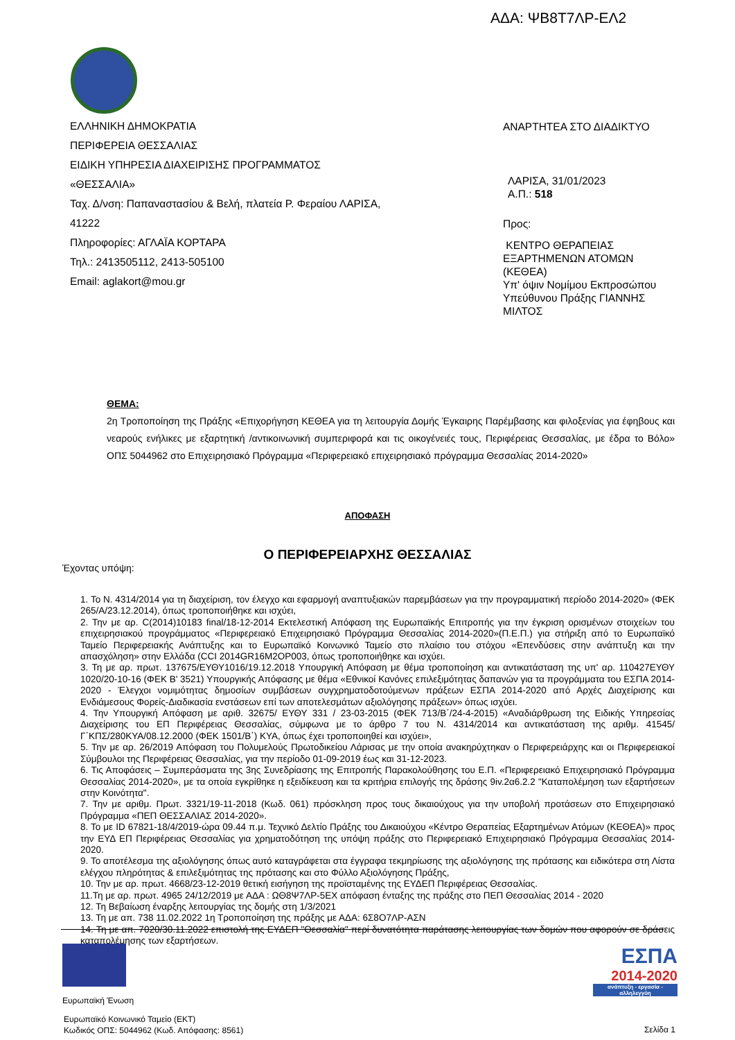ΑΔΑ: ΨΒ8Τ7ΛΡ-ΕΛ2
ΕΛΛΗΝΙΚΗ ΔΗΜΟΚΡΑΤΙΑ
ΠΕΡΙΦΕΡΕΙΑ ΘΕΣΣΑΛΙΑΣ
ΕΙΔΙΚΗ ΥΠΗΡΕΣΙΑ ΔΙΑΧΕΙΡΙΣΗΣ ΠΡΟΓΡΑΜΜΑΤΟΣ
«ΘΕΣΣΑΛΙΑ»
Ταχ. Δ/νση: Παπαναστασίου & Βελή, πλατεία Ρ. Φεραίου ΛΑΡΙΣΑ,
41222
Πληροφορίες: ΑΓΛΑΪΑ ΚΟΡΤΑΡΑ
Τηλ.: 2413505112, 2413-505100
Email: aglakort@mou.gr
ΑΝΑΡΤΗΤΕΑ ΣΤΟ ΔΙΑΔΙΚΤΥΟ
ΛΑΡΙΣΑ, 31/01/2023
Α.Π.: 518
Προς:
ΚΕΝΤΡΟ ΘΕΡΑΠΕΙΑΣ
ΕΞΑΡΤΗΜΕΝΩΝ ΑΤΟΜΩΝ
(ΚΕΘΕΑ)
Υπ' όψιν Νομίμου Εκπροσώπου
Υπεύθυνου Πράξης ΓΙΑΝΝΗΣ
ΜΙΛΤΟΣ
ΘΕΜΑ:
2η Τροποποίηση της Πράξης «Επιχορήγηση ΚΕΘΕΑ για τη λειτουργία Δομής Έγκαιρης Παρέμβασης και φιλοξενίας για έφηβους και νεαρούς ενήλικες με εξαρτητική /αντικοινωνική συμπεριφορά και τις οικογένειές τους, Περιφέρειας Θεσσαλίας, με έδρα το Βόλο» ΟΠΣ 5044962 στο Επιχειρησιακό Πρόγραμμα «Περιφερειακό επιχειρησιακό πρόγραμμα Θεσσαλίας 2014-2020»
ΑΠΟΦΑΣΗ
Ο ΠΕΡΙΦΕΡΕΙΑΡΧΗΣ ΘΕΣΣΑΛΙΑΣ
Έχοντας υπόψη:
1. Το Ν. 4314/2014 για τη διαχείριση, τον έλεγχο και εφαρμογή αναπτυξιακών παρεμβάσεων για την προγραμματική περίοδο 2014-2020» (ΦΕΚ 265/Α/23.12.2014), όπως τροποποιήθηκε και ισχύει,
2. Την με αρ. C(2014)10183 final/18-12-2014 Εκτελεστική Απόφαση της Ευρωπαϊκής Επιτροπής για την έγκριση ορισμένων στοιχείων του επιχειρησιακού προγράμματος «Περιφερειακό Επιχειρησιακό Πρόγραμμα Θεσσαλίας 2014-2020»(Π.Ε.Π.) για στήριξη από το Ευρωπαϊκό Ταμείο Περιφερειακής Ανάπτυξης και το Ευρωπαϊκό Κοινωνικό Ταμείο στο πλαίσιο του στόχου «Επενδύσεις στην ανάπτυξη και την απασχόληση» στην Ελλάδα (CCI 2014GR16M2OP003, όπως τροποποιήθηκε και ισχύει.
3. Τη με αρ. πρωτ. 137675/ΕΥΘΥ1016/19.12.2018 Υπουργική Απόφαση με θέμα τροποποίηση και αντικατάσταση της υπ' αρ. 110427ΕΥΘΥ 1020/20-10-16 (ΦΕΚ Β' 3521) Υπουργικής Απόφασης με θέμα «Εθνικοί Κανόνες επιλεξιμότητας δαπανών για τα προγράμματα του ΕΣΠΑ 2014-2020 - Έλεγχοι νομιμότητας δημοσίων συμβάσεων συγχρηματοδοτούμενων πράξεων ΕΣΠΑ 2014-2020 από Αρχές Διαχείρισης και Ενδιάμεσους Φορείς-Διαδικασία ενστάσεων επί των αποτελεσμάτων αξιολόγησης πράξεων» όπως ισχύει.
4. Την Υπουργική Απόφαση με αριθ. 32675/ ΕΥΘΥ 331 / 23-03-2015 (ΦΕΚ 713/Β΄/24-4-2015) «Αναδιάρθρωση της Ειδικής Υπηρεσίας Διαχείρισης του ΕΠ Περιφέρειας Θεσσαλίας, σύμφωνα με το άρθρο 7 του Ν. 4314/2014 και αντικατάσταση της αριθμ. 41545/Γ΄ΚΠΣ/280ΚΥΑ/08.12.2000 (ΦΕΚ 1501/Β΄) ΚΥΑ, όπως έχει τροποποιηθεί και ισχύει»,
5. Την με αρ. 26/2019 Απόφαση του Πολυμελούς Πρωτοδικείου Λάρισας με την οποία ανακηρύχτηκαν ο Περιφερειάρχης και οι Περιφερειακοί Σύμβουλοι της Περιφέρειας Θεσσαλίας, για την περίοδο 01-09-2019 έως και 31-12-2023.
6. Τις Αποφάσεις – Συμπεράσματα της 3ης Συνεδρίασης της Επιτροπής Παρακολούθησης του Ε.Π. «Περιφερειακό Επιχειρησιακό Πρόγραμμα Θεσσαλίας 2014-2020», με τα οποία εγκρίθηκε η εξειδίκευση και τα κριτήρια επιλογής της δράσης 9iv.2α6.2.2 "Καταπολέμηση των εξαρτήσεων στην Κοινότητα".
7. Την με αριθμ. Πρωτ. 3321/19-11-2018 (Κωδ. 061) πρόσκληση προς τους δικαιούχους για την υποβολή προτάσεων στο Επιχειρησιακό Πρόγραμμα «ΠΕΠ ΘΕΣΣΑΛΙΑΣ 2014-2020».
8. Το με ID 67821-18/4/2019-ώρα 09.44 π.μ. Τεχνικό Δελτίο Πράξης του Δικαιούχου «Κέντρο Θεραπείας Εξαρτημένων Ατόμων (ΚΕΘΕΑ)» προς την ΕΥΔ ΕΠ Περιφέρειας Θεσσαλίας για χρηματοδότηση της υπόψη πράξης στο Περιφερειακό Επιχειρησιακό Πρόγραμμα Θεσσαλίας 2014-2020.
9. Το αποτέλεσμα της αξιολόγησης όπως αυτό καταγράφεται στα έγγραφα τεκμηρίωσης της αξιολόγησης της πρότασης και ειδικότερα στη Λίστα ελέγχου πληρότητας & επιλεξιμότητας της πρότασης και στο Φύλλο Αξιολόγησης Πράξης,
10. Την με αρ. πρωτ. 4668/23-12-2019 θετική εισήγηση της προϊσταμένης της ΕΥΔΕΠ Περιφέρειας Θεσσαλίας.
11.Τη με αρ. πρωτ. 4965 24/12/2019 με ΑΔΑ : ΩΘ8Ψ7ΛΡ-5ΕΧ απόφαση ένταξης της πράξης στο ΠΕΠ Θεσσαλίας 2014 - 2020
12. Τη Βεβαίωση έναρξης λειτουργίας της δομής στη 1/3/2021
13. Τη με απ. 738 11.02.2022 1η Τροποποίηση της πράξης με ΑΔΑ: 6Σ8Ο7ΛΡ-ΑΣΝ
14. Τη με απ. 7020/30.11.2022 επιστολή της ΕΥΔΕΠ "Θεσσαλία" περί δυνατότητα παράτασης λειτουργίας των δομών που αφορούν σε δράσεις καταπολέμησης των εξαρτήσεων.
ΕΣΠΑ
2014-2020
ανάπτυξη - εργασία - αλληλεγγύη
Ευρωπαϊκή Ένωση
Ευρωπαϊκό Κοινωνικό Ταμείο (ΕΚΤ)
Κωδικός ΟΠΣ: 5044962 (Κωδ. Απόφασης: 8561)
Σελίδα 1